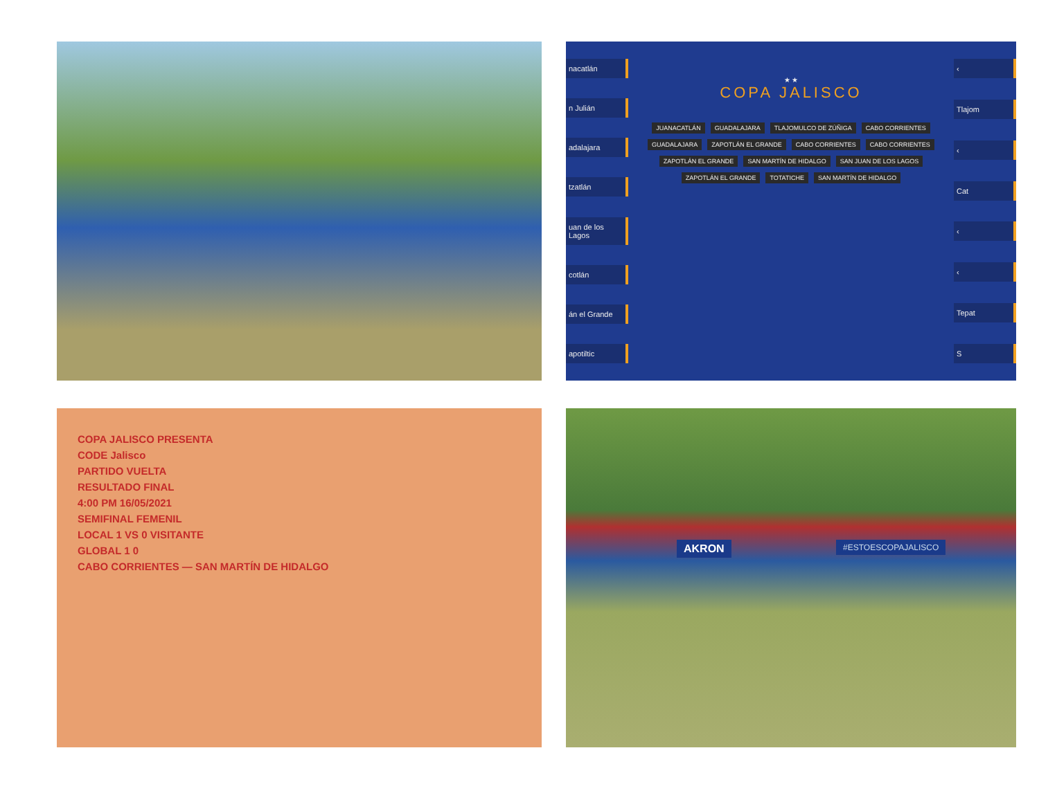nacatlán
n Julián
adalajara
tzatlán
uan de los Lagos
cotlán
án el Grande
apotiltic
★ ★
COPA JALISCO
JUANACATLÁN GUADALAJARA TLAJOMULCO DE ZÚÑIGA CABO CORRIENTES GUADALAJARA ZAPOTLÁN EL GRANDE CABO CORRIENTES CABO CORRIENTES ZAPOTLÁN EL GRANDE SAN MARTÍN DE HIDALGO SAN JUAN DE LOS LAGOS ZAPOTLÁN EL GRANDE TOTATICHE SAN MARTÍN DE HIDALGO
‹
Tlajom
‹
Cat
‹
‹
Tepat
S
COPA JALISCO PRESENTA
CODE Jalisco
PARTIDO VUELTA
RESULTADO FINAL
4:00 PM 16/05/2021
SEMIFINAL FEMENIL
LOCAL 1 VS 0 VISITANTE
GLOBAL 1 0
CABO CORRIENTES — SAN MARTÍN DE HIDALGO
AKRON #ESTOESCOPAJALISCO